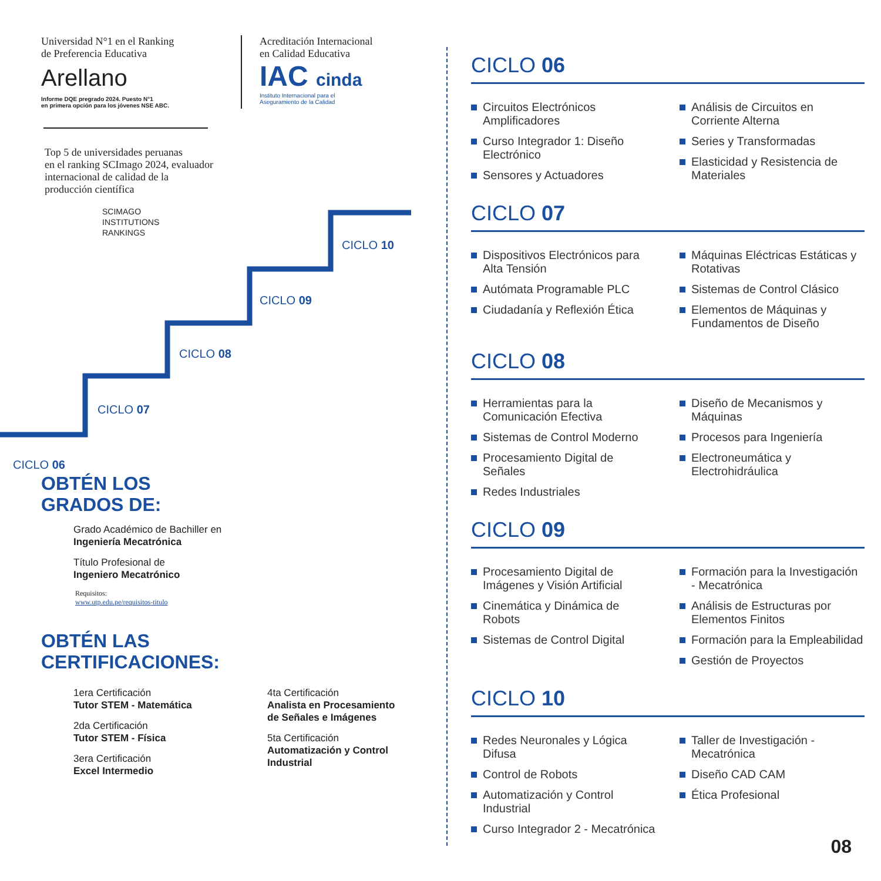CICLO 06
CICLO 07
CICLO 08
CICLO 09
CICLO 10
Universidad N°1 en el Ranking
de Preferencia Educativa
Arellano
Informe DQE pregrado 2024. Puesto N°1
en primera opción para los jóvenes NSE ABC.
Acreditación Internacional
en Calidad Educativa
IAC cinda
Instituto Internacional para el
Aseguramiento de la Calidad
Top 5 de universidades peruanas
en el ranking SCImago 2024, evaluador
internacional de calidad de la
producción científica
SCIMAGO
INSTITUTIONS
RANKINGS
OBTÉN LOS
GRADOS DE:
Grado Académico de Bachiller en
Ingeniería Mecatrónica
Título Profesional de
Ingeniero Mecatrónico
Requisitos:
www.utp.edu.pe/requisitos-titulo
OBTÉN LAS
CERTIFICACIONES:
1era Certificación
Tutor STEM - Matemática
2da Certificación
Tutor STEM - Física
3era Certificación
Excel Intermedio
4ta Certificación
Analista en Procesamiento de Señales e Imágenes
5ta Certificación
Automatización y Control Industrial
CICLO 06
Circuitos Electrónicos Amplificadores
Curso Integrador 1: Diseño Electrónico
Sensores y Actuadores
Análisis de Circuitos en Corriente Alterna
Series y Transformadas
Elasticidad y Resistencia de Materiales
CICLO 07
Dispositivos Electrónicos para Alta Tensión
Autómata Programable PLC
Ciudadanía y Reflexión Ética
Máquinas Eléctricas Estáticas y Rotativas
Sistemas de Control Clásico
Elementos de Máquinas y Fundamentos de Diseño
CICLO 08
Herramientas para la Comunicación Efectiva
Sistemas de Control Moderno
Procesamiento Digital de Señales
Redes Industriales
Diseño de Mecanismos y Máquinas
Procesos para Ingeniería
Electroneumática y Electrohidráulica
CICLO 09
Procesamiento Digital de Imágenes y Visión Artificial
Cinemática y Dinámica de Robots
Sistemas de Control Digital
Formación para la Investigación - Mecatrónica
Análisis de Estructuras por Elementos Finitos
Formación para la Empleabilidad
Gestión de Proyectos
CICLO 10
Redes Neuronales y Lógica Difusa
Control de Robots
Automatización y Control Industrial
Curso Integrador 2 - Mecatrónica
Taller de Investigación - Mecatrónica
Diseño CAD CAM
Ética Profesional
08